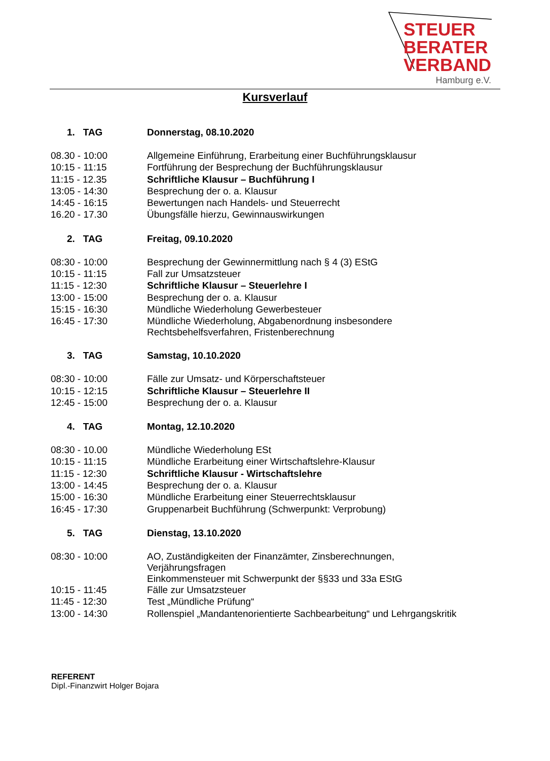STEUER
BERATER
VERBAND
Hamburg e.V.
Kursverlauf
| 1. TAG | Donnerstag, 08.10.2020 |
| 08.30 - 10:00 | Allgemeine Einführung, Erarbeitung einer Buchführungsklausur |
| 10:15 - 11:15 | Fortführung der Besprechung der Buchführungsklausur |
| 11:15 - 12.35 | Schriftliche Klausur – Buchführung I |
| 13:05 - 14:30 | Besprechung der o. a. Klausur |
| 14:45 - 16:15 | Bewertungen nach Handels- und Steuerrecht |
| 16.20 - 17.30 | Übungsfälle hierzu, Gewinnauswirkungen |
| 2. TAG | Freitag, 09.10.2020 |
| 08:30 - 10:00 | Besprechung der Gewinnermittlung nach § 4 (3) EStG |
| 10:15 - 11:15 | Fall zur Umsatzsteuer |
| 11:15 - 12:30 | Schriftliche Klausur – Steuerlehre I |
| 13:00 - 15:00 | Besprechung der o. a. Klausur |
| 15:15 - 16:30 | Mündliche Wiederholung Gewerbesteuer |
| 16:45 - 17:30 | Mündliche Wiederholung, Abgabenordnung insbesondere Rechtsbehelfsverfahren, Fristenberechnung |
| 3. TAG | Samstag, 10.10.2020 |
| 08:30 - 10:00 | Fälle zur Umsatz- und Körperschaftsteuer |
| 10:15 - 12:15 | Schriftliche Klausur – Steuerlehre II |
| 12:45 - 15:00 | Besprechung der o. a. Klausur |
| 4. TAG | Montag, 12.10.2020 |
| 08:30 - 10.00 | Mündliche Wiederholung ESt |
| 10:15 - 11:15 | Mündliche Erarbeitung einer Wirtschaftslehre-Klausur |
| 11:15 - 12:30 | Schriftliche Klausur - Wirtschaftslehre |
| 13:00 - 14:45 | Besprechung der o. a. Klausur |
| 15:00 - 16:30 | Mündliche Erarbeitung einer Steuerrechtsklausur |
| 16:45 - 17:30 | Gruppenarbeit Buchführung (Schwerpunkt: Verprobung) |
| 5. TAG | Dienstag, 13.10.2020 |
| 08:30 - 10:00 | AO, Zuständigkeiten der Finanzämter, Zinsberechnungen, Verjährungsfragen Einkommensteuer mit Schwerpunkt der §§33 und 33a EStG |
| 10:15 - 11:45 | Fälle zur Umsatzsteuer |
| 11:45 - 12:30 | Test „Mündliche Prüfung“ |
| 13:00 - 14:30 | Rollenspiel „Mandantenorientierte Sachbearbeitung“ und Lehrgangskritik |
REFERENT
Dipl.-Finanzwirt Holger Bojara